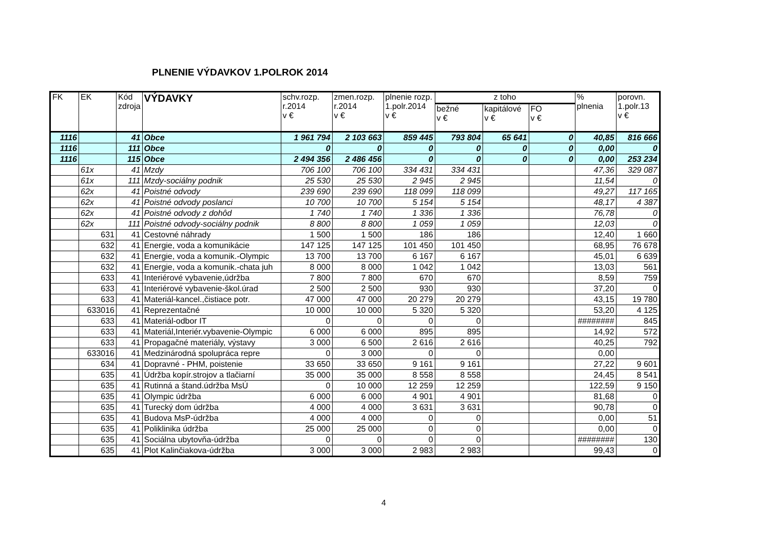PLNENIE VÝDAVKOV 1.POLROK 2014
| FK | EK | Kód zdroja | VÝDAVKY | schv.rozp. r.2014 v € | zmen.rozp. r.2014 v € | plnenie rozp. 1.polr.2014 v € | z toho | | | % plnenia | porovn. 1.polr.13 v € |
| --- | --- | --- | --- | --- | --- | --- | --- | --- | --- | --- | --- |
| | | | | | | | bežné v € | kapitálové v € | FO v € | | |
| 1116 | | 41 | Obce | 1 961 794 | 2 103 663 | 859 445 | 793 804 | 65 641 | 0 | 40,85 | 816 666 |
| 1116 | | 111 | Obce | 0 | 0 | 0 | 0 | 0 | 0 | 0,00 | 0 |
| 1116 | | 115 | Obce | 2 494 356 | 2 486 456 | 0 | 0 | 0 | 0 | 0,00 | 253 234 |
| | 61x | 41 | Mzdy | 706 100 | 706 100 | 334 431 | 334 431 | | | 47,36 | 329 087 |
| | 61x | 111 | Mzdy-sociálny podnik | 25 530 | 25 530 | 2 945 | 2 945 | | | 11,54 | 0 |
| | 62x | 41 | Poistné odvody | 239 690 | 239 690 | 118 099 | 118 099 | | | 49,27 | 117 165 |
| | 62x | 41 | Poistné odvody poslanci | 10 700 | 10 700 | 5 154 | 5 154 | | | 48,17 | 4 387 |
| | 62x | 41 | Poistné odvody z dohôd | 1 740 | 1 740 | 1 336 | 1 336 | | | 76,78 | 0 |
| | 62x | 111 | Poistné odvody-sociálny podnik | 8 800 | 8 800 | 1 059 | 1 059 | | | 12,03 | 0 |
| | 631 | 41 | Cestovné náhrady | 1 500 | 1 500 | 186 | 186 | | | 12,40 | 1 660 |
| | 632 | 41 | Energie, voda a komunikácie | 147 125 | 147 125 | 101 450 | 101 450 | | | 68,95 | 76 678 |
| | 632 | 41 | Energie, voda a komunik.-Olympic | 13 700 | 13 700 | 6 167 | 6 167 | | | 45,01 | 6 639 |
| | 632 | 41 | Energie, voda a komunik.-chata juh | 8 000 | 8 000 | 1 042 | 1 042 | | | 13,03 | 561 |
| | 633 | 41 | Interiérové vybavenie,údržba | 7 800 | 7 800 | 670 | 670 | | | 8,59 | 759 |
| | 633 | 41 | Interiérové vybavenie-škol.úrad | 2 500 | 2 500 | 930 | 930 | | | 37,20 | 0 |
| | 633 | 41 | Materiál-kancel.,čistiace potr. | 47 000 | 47 000 | 20 279 | 20 279 | | | 43,15 | 19 780 |
| | 633016 | 41 | Reprezentačné | 10 000 | 10 000 | 5 320 | 5 320 | | | 53,20 | 4 125 |
| | 633 | 41 | Materiál-odbor IT | 0 | 0 | 0 | 0 | | | ######## | 845 |
| | 633 | 41 | Materiál,Interiér.vybavenie-Olympic | 6 000 | 6 000 | 895 | 895 | | | 14,92 | 572 |
| | 633 | 41 | Propagačné materiály, výstavy | 3 000 | 6 500 | 2 616 | 2 616 | | | 40,25 | 792 |
| | 633016 | 41 | Medzinárodná spolupráca repre | 0 | 3 000 | 0 | 0 | | | 0,00 | |
| | 634 | 41 | Dopravné - PHM, poistenie | 33 650 | 33 650 | 9 161 | 9 161 | | | 27,22 | 9 601 |
| | 635 | 41 | Údržba kopír.strojov a tlačiarní | 35 000 | 35 000 | 8 558 | 8 558 | | | 24,45 | 8 541 |
| | 635 | 41 | Rutinná a štand.údržba MsÚ | 0 | 10 000 | 12 259 | 12 259 | | | 122,59 | 9 150 |
| | 635 | 41 | Olympic údržba | 6 000 | 6 000 | 4 901 | 4 901 | | | 81,68 | 0 |
| | 635 | 41 | Turecký dom údržba | 4 000 | 4 000 | 3 631 | 3 631 | | | 90,78 | 0 |
| | 635 | 41 | Budova MsP-údržba | 4 000 | 4 000 | 0 | 0 | | | 0,00 | 51 |
| | 635 | 41 | Poliklinika údržba | 25 000 | 25 000 | 0 | 0 | | | 0,00 | 0 |
| | 635 | 41 | Sociálna ubytovňa-údržba | 0 | 0 | 0 | 0 | | | ######## | 130 |
| | 635 | 41 | Plot Kalinčiakova-údržba | 3 000 | 3 000 | 2 983 | 2 983 | | | 99,43 | 0 |
4